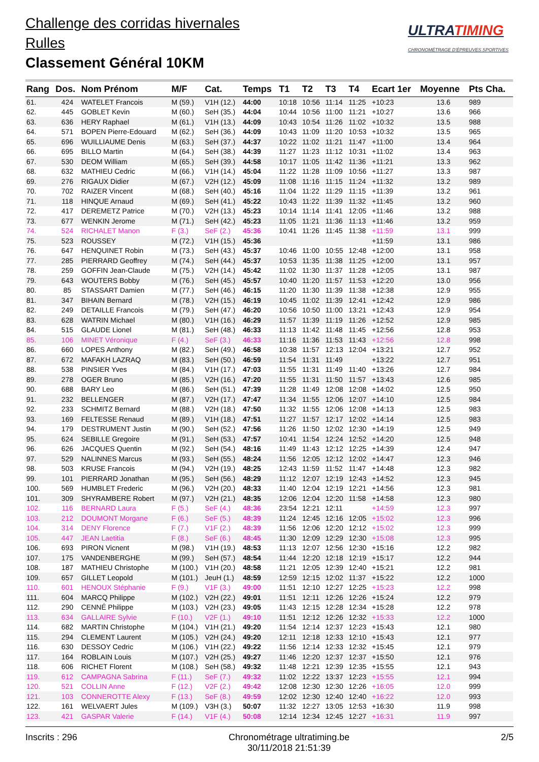Challenge des corridas hivernales
Rulles
Classement Général 10KM
ULTRATIMING
CHRONOMÉTRAGE D'ÉPREUVES SPORTIVES
| Rang | Dos. | Nom Prénom | M/F | Cat. | Temps | T1 | T2 | T3 | T4 | Ecart 1er | Moyenne | Pts Cha. |
| --- | --- | --- | --- | --- | --- | --- | --- | --- | --- | --- | --- | --- |
| 61. | 424 | WATELET Francois | M (59.) | V1H (12.) | 44:00 | 10:18 | 10:56 | 11:14 | 11:25 | +10:23 | 13.6 | 989 |
| 62. | 445 | GOBLET Kevin | M (60.) | SeH (35.) | 44:04 | 10:44 | 10:56 | 11:00 | 11:21 | +10:27 | 13.6 | 966 |
| 63. | 636 | HERY Raphael | M (61.) | V1H (13.) | 44:09 | 10:43 | 10:54 | 11:26 | 11:02 | +10:32 | 13.5 | 988 |
| 64. | 571 | BOPEN Pierre-Edouard | M (62.) | SeH (36.) | 44:09 | 10:43 | 11:09 | 11:20 | 10:53 | +10:32 | 13.5 | 965 |
| 65. | 696 | WUILLIAUME Denis | M (63.) | SeH (37.) | 44:37 | 10:22 | 11:02 | 11:21 | 11:47 | +11:00 | 13.4 | 964 |
| 66. | 695 | BILLO Martin | M (64.) | SeH (38.) | 44:39 | 11:27 | 11:23 | 11:12 | 10:31 | +11:02 | 13.4 | 963 |
| 67. | 530 | DEOM William | M (65.) | SeH (39.) | 44:58 | 10:17 | 11:05 | 11:42 | 11:36 | +11:21 | 13.3 | 962 |
| 68. | 632 | MATHIEU Cedric | M (66.) | V1H (14.) | 45:04 | 11:22 | 11:28 | 11:09 | 10:56 | +11:27 | 13.3 | 987 |
| 69. | 276 | RIGAUX Didier | M (67.) | V2H (12.) | 45:09 | 11:08 | 11:16 | 11:15 | 11:24 | +11:32 | 13.2 | 989 |
| 70. | 702 | RAIZER Vincent | M (68.) | SeH (40.) | 45:16 | 11:04 | 11:22 | 11:29 | 11:15 | +11:39 | 13.2 | 961 |
| 71. | 118 | HINQUE Arnaud | M (69.) | SeH (41.) | 45:22 | 10:43 | 11:22 | 11:39 | 11:32 | +11:45 | 13.2 | 960 |
| 72. | 417 | DEREMETZ Patrice | M (70.) | V2H (13.) | 45:23 | 10:14 | 11:14 | 11:41 | 12:05 | +11:46 | 13.2 | 988 |
| 73. | 677 | WENKIN Jerome | M (71.) | SeH (42.) | 45:23 | 11:05 | 11:21 | 11:36 | 11:13 | +11:46 | 13.2 | 959 |
| 74. | 524 | RICHALET Manon | F (3.) | SeF (2.) | 45:36 | 10:41 | 11:26 | 11:45 | 11:38 | +11:59 | 13.1 | 999 |
| 75. | 523 | ROUSSEY | M (72.) | V1H (15.) | 45:36 | | | | | +11:59 | 13.1 | 986 |
| 76. | 647 | HENQUINET Robin | M (73.) | SeH (43.) | 45:37 | 10:46 | 11:00 | 10:55 | 12:48 | +12:00 | 13.1 | 958 |
| 77. | 285 | PIERRARD Geoffrey | M (74.) | SeH (44.) | 45:37 | 10:53 | 11:35 | 11:38 | 11:25 | +12:00 | 13.1 | 957 |
| 78. | 259 | GOFFIN Jean-Claude | M (75.) | V2H (14.) | 45:42 | 11:02 | 11:30 | 11:37 | 11:28 | +12:05 | 13.1 | 987 |
| 79. | 643 | WOUTERS Bobby | M (76.) | SeH (45.) | 45:57 | 10:40 | 11:20 | 11:57 | 11:53 | +12:20 | 13.0 | 956 |
| 80. | 85 | STASSART Damien | M (77.) | SeH (46.) | 46:15 | 11:20 | 11:30 | 11:39 | 11:38 | +12:38 | 12.9 | 955 |
| 81. | 347 | BIHAIN Bernard | M (78.) | V2H (15.) | 46:19 | 10:45 | 11:02 | 11:39 | 12:41 | +12:42 | 12.9 | 986 |
| 82. | 249 | DETAILLE Francois | M (79.) | SeH (47.) | 46:20 | 10:56 | 10:50 | 11:00 | 13:21 | +12:43 | 12.9 | 954 |
| 83. | 628 | WATRIN Michael | M (80.) | V1H (16.) | 46:29 | 11:57 | 11:39 | 11:19 | 11:26 | +12:52 | 12.9 | 985 |
| 84. | 515 | GLAUDE Lionel | M (81.) | SeH (48.) | 46:33 | 11:13 | 11:42 | 11:48 | 11:45 | +12:56 | 12.8 | 953 |
| 85. | 106 | MINET Véronique | F (4.) | SeF (3.) | 46:33 | 11:16 | 11:36 | 11:53 | 11:43 | +12:56 | 12.8 | 998 |
| 86. | 660 | LOPES Anthony | M (82.) | SeH (49.) | 46:58 | 10:38 | 11:57 | 12:13 | 12:04 | +13:21 | 12.7 | 952 |
| 87. | 672 | MAFAKH LAZRAQ | M (83.) | SeH (50.) | 46:59 | 11:54 | 11:31 | 11:49 | | +13:22 | 12.7 | 951 |
| 88. | 538 | PINSIER Yves | M (84.) | V1H (17.) | 47:03 | 11:55 | 11:31 | 11:49 | 11:40 | +13:26 | 12.7 | 984 |
| 89. | 278 | OGER Bruno | M (85.) | V2H (16.) | 47:20 | 11:55 | 11:31 | 11:50 | 11:57 | +13:43 | 12.6 | 985 |
| 90. | 688 | BARY Leo | M (86.) | SeH (51.) | 47:39 | 11:28 | 11:49 | 12:08 | 12:08 | +14:02 | 12.5 | 950 |
| 91. | 232 | BELLENGER | M (87.) | V2H (17.) | 47:47 | 11:34 | 11:55 | 12:06 | 12:07 | +14:10 | 12.5 | 984 |
| 92. | 233 | SCHMITZ Bernard | M (88.) | V2H (18.) | 47:50 | 11:32 | 11:55 | 12:06 | 12:08 | +14:13 | 12.5 | 983 |
| 93. | 169 | FELTESSE Renaud | M (89.) | V1H (18.) | 47:51 | 11:27 | 11:57 | 12:17 | 12:02 | +14:14 | 12.5 | 983 |
| 94. | 179 | DESTRUMENT Justin | M (90.) | SeH (52.) | 47:56 | 11:26 | 11:50 | 12:02 | 12:30 | +14:19 | 12.5 | 949 |
| 95. | 624 | SEBILLE Gregoire | M (91.) | SeH (53.) | 47:57 | 10:41 | 11:54 | 12:24 | 12:52 | +14:20 | 12.5 | 948 |
| 96. | 626 | JACQUES Quentin | M (92.) | SeH (54.) | 48:16 | 11:49 | 11:43 | 12:12 | 12:25 | +14:39 | 12.4 | 947 |
| 97. | 529 | NALINNES Marcus | M (93.) | SeH (55.) | 48:24 | 11:56 | 12:05 | 12:12 | 12:02 | +14:47 | 12.3 | 946 |
| 98. | 503 | KRUSE Francois | M (94.) | V2H (19.) | 48:25 | 12:43 | 11:59 | 11:52 | 11:47 | +14:48 | 12.3 | 982 |
| 99. | 101 | PIERRARD Jonathan | M (95.) | SeH (56.) | 48:29 | 11:12 | 12:07 | 12:19 | 12:43 | +14:52 | 12.3 | 945 |
| 100. | 569 | HUMBLET Frederic | M (96.) | V2H (20.) | 48:33 | 11:40 | 12:04 | 12:19 | 12:21 | +14:56 | 12.3 | 981 |
| 101. | 309 | SHYRAMBERE Robert | M (97.) | V2H (21.) | 48:35 | 12:06 | 12:04 | 12:20 | 11:58 | +14:58 | 12.3 | 980 |
| 102. | 116 | BERNARD Laura | F (5.) | SeF (4.) | 48:36 | 23:54 | 12:21 | 12:11 | | +14:59 | 12.3 | 997 |
| 103. | 212 | DOUMONT Morgane | F (6.) | SeF (5.) | 48:39 | 11:24 | 12:45 | 12:16 | 12:05 | +15:02 | 12.3 | 996 |
| 104. | 314 | DENY Florence | F (7.) | V1F (2.) | 48:39 | 11:56 | 12:06 | 12:20 | 12:12 | +15:02 | 12.3 | 999 |
| 105. | 447 | JEAN Laetitia | F (8.) | SeF (6.) | 48:45 | 11:30 | 12:09 | 12:29 | 12:30 | +15:08 | 12.3 | 995 |
| 106. | 693 | PIRON Vicnent | M (98.) | V1H (19.) | 48:53 | 11:13 | 12:07 | 12:56 | 12:30 | +15:16 | 12.2 | 982 |
| 107. | 175 | VANDENBERGHE | M (99.) | SeH (57.) | 48:54 | 11:44 | 12:20 | 12:18 | 12:19 | +15:17 | 12.2 | 944 |
| 108. | 187 | MATHIEU Christophe | M (100.) | V1H (20.) | 48:58 | 11:21 | 12:05 | 12:39 | 12:40 | +15:21 | 12.2 | 981 |
| 109. | 657 | GILLET Leopold | M (101.) | JeuH (1.) | 48:59 | 12:59 | 12:15 | 12:02 | 11:37 | +15:22 | 12.2 | 1000 |
| 110. | 601 | HENOUX Stéphanie | F (9.) | V1F (3.) | 49:00 | 11:51 | 12:10 | 12:27 | 12:25 | +15:23 | 12.2 | 998 |
| 111. | 604 | MARCQ Philippe | M (102.) | V2H (22.) | 49:01 | 11:51 | 12:11 | 12:26 | 12:26 | +15:24 | 12.2 | 979 |
| 112. | 290 | CENNÉ Philippe | M (103.) | V2H (23.) | 49:05 | 11:43 | 12:15 | 12:28 | 12:34 | +15:28 | 12.2 | 978 |
| 113. | 634 | GALLAIRE Sylvie | F (10.) | V2F (1.) | 49:10 | 11:51 | 12:12 | 12:26 | 12:32 | +15:33 | 12.2 | 1000 |
| 114. | 682 | MARTIN Christophe | M (104.) | V1H (21.) | 49:20 | 11:54 | 12:14 | 12:37 | 12:23 | +15:43 | 12.1 | 980 |
| 115. | 294 | CLEMENT Laurent | M (105.) | V2H (24.) | 49:20 | 12:11 | 12:18 | 12:33 | 12:10 | +15:43 | 12.1 | 977 |
| 116. | 630 | DESSOY Cedric | M (106.) | V1H (22.) | 49:22 | 11:56 | 12:14 | 12:33 | 12:32 | +15:45 | 12.1 | 979 |
| 117. | 164 | ROBLAIN Louis | M (107.) | V2H (25.) | 49:27 | 11:46 | 12:20 | 12:37 | 12:37 | +15:50 | 12.1 | 976 |
| 118. | 606 | RICHET Florent | M (108.) | SeH (58.) | 49:32 | 11:48 | 12:21 | 12:39 | 12:35 | +15:55 | 12.1 | 943 |
| 119. | 612 | CAMPAGNA Sabrina | F (11.) | SeF (7.) | 49:32 | 11:02 | 12:22 | 13:37 | 12:23 | +15:55 | 12.1 | 994 |
| 120. | 521 | COLLIN Anne | F (12.) | V2F (2.) | 49:42 | 12:08 | 12:30 | 12:30 | 12:26 | +16:05 | 12.0 | 999 |
| 121. | 103 | CONNEROTTE Alexy | F (13.) | SeF (8.) | 49:59 | 12:02 | 12:30 | 12:40 | 12:40 | +16:22 | 12.0 | 993 |
| 122. | 161 | WELVAERT Jules | M (109.) | V3H (3.) | 50:07 | 11:32 | 12:27 | 13:05 | 12:53 | +16:30 | 11.9 | 998 |
| 123. | 421 | GASPAR Valerie | F (14.) | V1F (4.) | 50:08 | 12:14 | 12:34 | 12:45 | 12:27 | +16:31 | 11.9 | 997 |
Inscrits : 296 Chronométrage ultratiming.be
30/11/2018 21:51:39 2/5